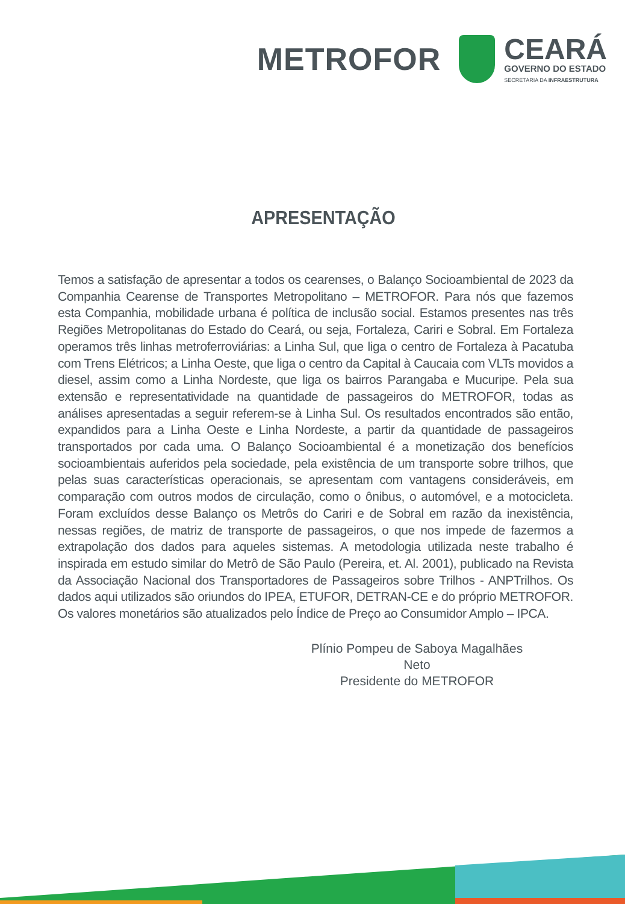METROFOR
CEARÁ
GOVERNO DO ESTADO
SECRETARIA DA INFRAESTRUTURA
APRESENTAÇÃO
Temos a satisfação de apresentar a todos os cearenses, o Balanço Socioambiental de 2023 da Companhia Cearense de Transportes Metropolitano – METROFOR. Para nós que fazemos esta Companhia, mobilidade urbana é política de inclusão social. Estamos presentes nas três Regiões Metropolitanas do Estado do Ceará, ou seja, Fortaleza, Cariri e Sobral. Em Fortaleza operamos três linhas metroferroviárias: a Linha Sul, que liga o centro de Fortaleza à Pacatuba com Trens Elétricos; a Linha Oeste, que liga o centro da Capital à Caucaia com VLTs movidos a diesel, assim como a Linha Nordeste, que liga os bairros Parangaba e Mucuripe. Pela sua extensão e representatividade na quantidade de passageiros do METROFOR, todas as análises apresentadas a seguir referem-se à Linha Sul. Os resultados encontrados são então, expandidos para a Linha Oeste e Linha Nordeste, a partir da quantidade de passageiros transportados por cada uma. O Balanço Socioambiental é a monetização dos benefícios socioambientais auferidos pela sociedade, pela existência de um transporte sobre trilhos, que pelas suas características operacionais, se apresentam com vantagens consideráveis, em comparação com outros modos de circulação, como o ônibus, o automóvel, e a motocicleta. Foram excluídos desse Balanço os Metrôs do Cariri e de Sobral em razão da inexistência, nessas regiões, de matriz de transporte de passageiros, o que nos impede de fazermos a extrapolação dos dados para aqueles sistemas. A metodologia utilizada neste trabalho é inspirada em estudo similar do Metrô de São Paulo (Pereira, et. Al. 2001), publicado na Revista da Associação Nacional dos Transportadores de Passageiros sobre Trilhos - ANPTrilhos. Os dados aqui utilizados são oriundos do IPEA, ETUFOR, DETRAN-CE e do próprio METROFOR. Os valores monetários são atualizados pelo Índice de Preço ao Consumidor Amplo – IPCA.
Plínio Pompeu de Saboya Magalhães Neto
Presidente do METROFOR